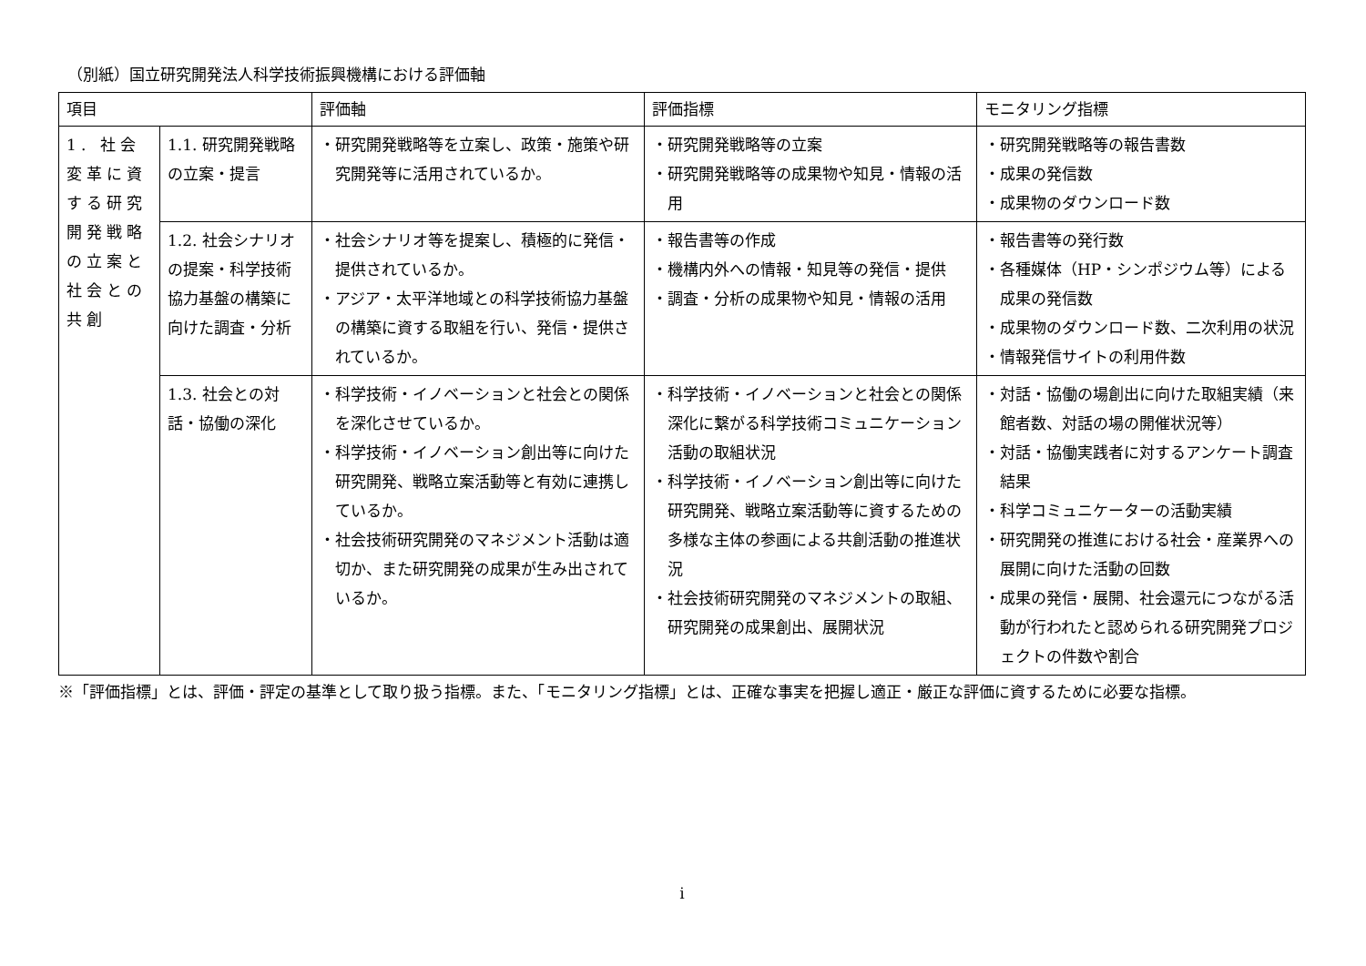（別紙）国立研究開発法人科学技術振興機構における評価軸
| 項目 | | 評価軸 | 評価指標 | モニタリング指標 |
| --- | --- | --- | --- | --- |
| 1. 社会変革に資する研究開発戦略の立案と社会との共創 | 1.1. 研究開発戦略の立案・提言 | ・研究開発戦略等を立案し、政策・施策や研究開発等に活用されているか。 | ・研究開発戦略等の立案 ・研究開発戦略等の成果物や知見・情報の活用 | ・研究開発戦略等の報告書数 ・成果の発信数 ・成果物のダウンロード数 |
| | 1.2. 社会シナリオの提案・科学技術協力基盤の構築に向けた調査・分析 | ・社会シナリオ等を提案し、積極的に発信・提供されているか。 ・アジア・太平洋地域との科学技術協力基盤の構築に資する取組を行い、発信・提供されているか。 | ・報告書等の作成 ・機構内外への情報・知見等の発信・提供 ・調査・分析の成果物や知見・情報の活用 | ・報告書等の発行数 ・各種媒体（HP・シンポジウム等）による成果の発信数 ・成果物のダウンロード数、二次利用の状況 ・情報発信サイトの利用件数 |
| | 1.3. 社会との対話・協働の深化 | ・科学技術・イノベーションと社会との関係を深化させているか。 ・科学技術・イノベーション創出等に向けた研究開発、戦略立案活動等と有効に連携しているか。 ・社会技術研究開発のマネジメント活動は適切か、また研究開発の成果が生み出されているか。 | ・科学技術・イノベーションと社会との関係深化に繋がる科学技術コミュニケーション活動の取組状況 ・科学技術・イノベーション創出等に向けた研究開発、戦略立案活動等に資するための多様な主体の参画による共創活動の推進状況 ・社会技術研究開発のマネジメントの取組、研究開発の成果創出、展開状況 | ・対話・協働の場創出に向けた取組実績（来館者数、対話の場の開催状況等） ・対話・協働実践者に対するアンケート調査結果 ・科学コミュニケーターの活動実績 ・研究開発の推進における社会・産業界への展開に向けた活動の回数 ・成果の発信・展開、社会還元につながる活動が行われたと認められる研究開発プロジェクトの件数や割合 |
※「評価指標」とは、評価・評定の基準として取り扱う指標。また、「モニタリング指標」とは、正確な事実を把握し適正・厳正な評価に資するために必要な指標。
i